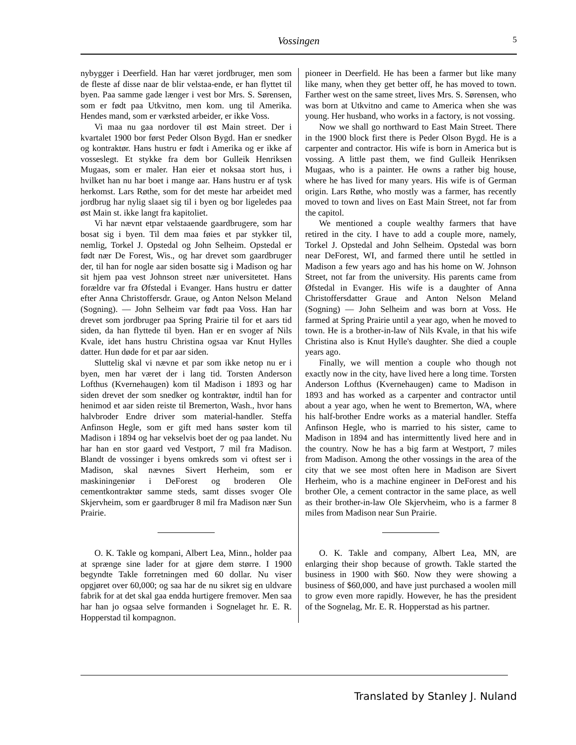Vossingen
5
nybygger i Deerfield. Han har været jordbruger, men som de fleste af disse naar de blir velstaa-ende, er han flyttet til byen. Paa samme gade længer i vest bor Mrs. S. Sørensen, som er født paa Utkvitno, men kom. ung til Amerika. Hendes mand, som er værksted arbeider, er ikke Voss.
Vi maa nu gaa nordover til øst Main street. Der i kvartalet 1900 bor først Peder Olson Bygd. Han er snedker og kontraktør. Hans hustru er født i Amerika og er ikke af vosseslegt. Et stykke fra dem bor Gulleik Henriksen Mugaas, som er maler. Han eier et noksaa stort hus, i hvilket han nu har boet i mange aar. Hans hustru er af tysk herkomst. Lars Røthe, som for det meste har arbeidet med jordbrug har nylig slaaet sig til i byen og bor ligeledes paa øst Main st. ikke langt fra kapitoliet.
Vi har nævnt etpar velstaaende gaardbrugere, som har bosat sig i byen. Til dem maa føies et par stykker til, nemlig, Torkel J. Opstedal og John Selheim. Opstedal er født nær De Forest, Wis., og har drevet som gaardbruger der, til han for nogle aar siden bosatte sig i Madison og har sit hjem paa vest Johnson street nær universitetet. Hans forældre var fra Øfstedal i Evanger. Hans hustru er datter efter Anna Christoffersdr. Graue, og Anton Nelson Meland (Sogning). — John Selheim var født paa Voss. Han har drevet som jordbruger paa Spring Prairie til for et aars tid siden, da han flyttede til byen. Han er en svoger af Nils Kvale, idet hans hustru Christina ogsaa var Knut Hylles datter. Hun døde for et par aar siden.
Sluttelig skal vi nævne et par som ikke netop nu er i byen, men har været der i lang tid. Torsten Anderson Lofthus (Kvernehaugen) kom til Madison i 1893 og har siden drevet der som snedker og kontraktør, indtil han for henimod et aar siden reiste til Bremerton, Wash., hvor hans halvbroder Endre driver som material-handler. Steffa Anfinson Hegle, som er gift med hans søster kom til Madison i 1894 og har vekselvis boet der og paa landet. Nu har han en stor gaard ved Vestport, 7 mil fra Madison. Blandt de vossinger i byens omkreds som vi oftest ser i Madison, skal nævnes Sivert Herheim, som er maskiningeniør i DeForest og broderen Ole cementkontraktør samme steds, samt disses svoger Ole Skjervheim, som er gaardbruger 8 mil fra Madison nær Sun Prairie.
O. K. Takle og kompani, Albert Lea, Minn., holder paa at sprænge sine lader for at gjøre dem større. I 1900 begyndte Takle forretningen med 60 dollar. Nu viser opgjøret over 60,000; og saa har de nu sikret sig en uldvare fabrik for at det skal gaa endda hurtigere fremover. Men saa har han jo ogsaa selve formanden i Sognelaget hr. E. R. Hopperstad til kompagnon.
pioneer in Deerfield. He has been a farmer but like many like many, when they get better off, he has moved to town. Farther west on the same street, lives Mrs. S. Sørensen, who was born at Utkvitno and came to America when she was young. Her husband, who works in a factory, is not vossing.
Now we shall go northward to East Main Street. There in the 1900 block first there is Peder Olson Bygd. He is a carpenter and contractor. His wife is born in America but is vossing. A little past them, we find Gulleik Henriksen Mugaas, who is a painter. He owns a rather big house, where he has lived for many years. His wife is of German origin. Lars Røthe, who mostly was a farmer, has recently moved to town and lives on East Main Street, not far from the capitol.
We mentioned a couple wealthy farmers that have retired in the city. I have to add a couple more, namely, Torkel J. Opstedal and John Selheim. Opstedal was born near DeForest, WI, and farmed there until he settled in Madison a few years ago and has his home on W. Johnson Street, not far from the university. His parents came from Øfstedal in Evanger. His wife is a daughter of Anna Christoffersdatter Graue and Anton Nelson Meland (Sogning) ― John Selheim and was born at Voss. He farmed at Spring Prairie until a year ago, when he moved to town. He is a brother-in-law of Nils Kvale, in that his wife Christina also is Knut Hylle's daughter. She died a couple years ago.
Finally, we will mention a couple who though not exactly now in the city, have lived here a long time. Torsten Anderson Lofthus (Kvernehaugen) came to Madison in 1893 and has worked as a carpenter and contractor until about a year ago, when he went to Bremerton, WA, where his half-brother Endre works as a material handler. Steffa Anfinson Hegle, who is married to his sister, came to Madison in 1894 and has intermittently lived here and in the country. Now he has a big farm at Westport, 7 miles from Madison. Among the other vossings in the area of the city that we see most often here in Madison are Sivert Herheim, who is a machine engineer in DeForest and his brother Ole, a cement contractor in the same place, as well as their brother-in-law Ole Skjervheim, who is a farmer 8 miles from Madison near Sun Prairie.
O. K. Takle and company, Albert Lea, MN, are enlarging their shop because of growth. Takle started the business in 1900 with $60. Now they were showing a business of $60,000, and have just purchased a woolen mill to grow even more rapidly. However, he has the president of the Sognelag, Mr. E. R. Hopperstad as his partner.
Translated by Stanley J. Nuland